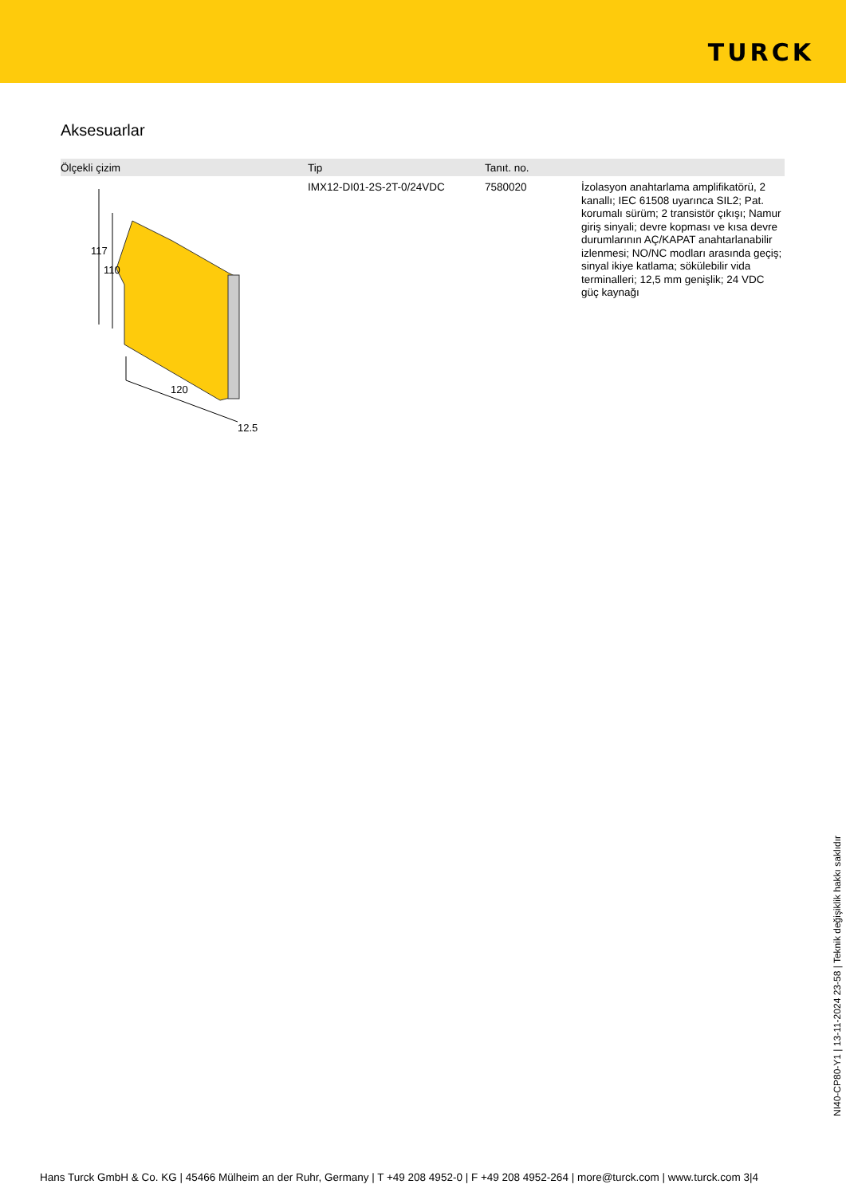TURCK
Aksesuarlar
| Ölçekli çizim | Tip | Tanıt. no. | |
| --- | --- | --- | --- |
| 117 110 120 12.5 | IMX12-DI01-2S-2T-0/24VDC | 7580020 | İzolasyon anahtarlama amplifikatörü, 2 kanallı; IEC 61508 uyarınca SIL2; Pat. korumalı sürüm; 2 transistör çıkışı; Namur giriş sinyali; devre kopması ve kısa devre durumlarının AÇ/KAPAT anahtarlanabilir izlenmesi; NO/NC modları arasında geçiş; sinyal ikiye katlama; sökülebilir vida terminalleri; 12,5 mm genişlik; 24 VDC güç kaynağı |
NI40-CP80-Y1 | 13-11-2024 23-58 | Teknik değişiklik hakkı saklıdır
Hans Turck GmbH & Co. KG | 45466 Mülheim an der Ruhr, Germany | T +49 208 4952-0 | F +49 208 4952-264 | more@turck.com | www.turck.com 3|4